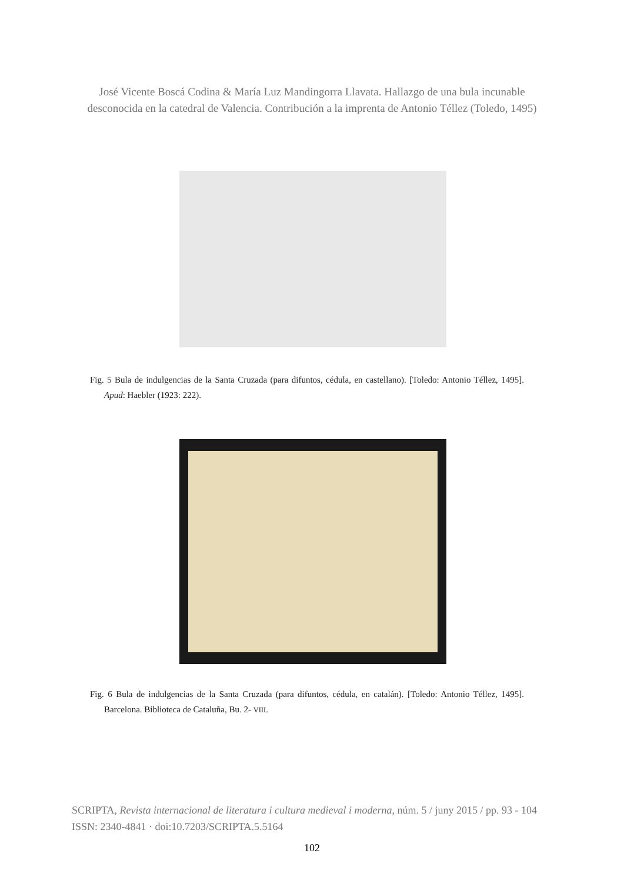José Vicente Boscá Codina & María Luz Mandingorra Llavata. Hallazgo de una bula incunable
desconocida en la catedral de Valencia. Contribución a la imprenta de Antonio Téllez (Toledo, 1495)
Fig. 5 Bula de indulgencias de la Santa Cruzada (para difuntos, cédula, en castellano). [Toledo: Antonio Téllez, 1495]. Apud: Haebler (1923: 222).
Fig. 6 Bula de indulgencias de la Santa Cruzada (para difuntos, cédula, en catalán). [Toledo: Antonio Téllez, 1495]. Barcelona. Biblioteca de Cataluña, Bu. 2- VIII.
SCRIPTA, Revista internacional de literatura i cultura medieval i moderna, núm. 5 / juny 2015 / pp. 93 - 104
ISSN: 2340-4841 · doi:10.7203/SCRIPTA.5.5164
102